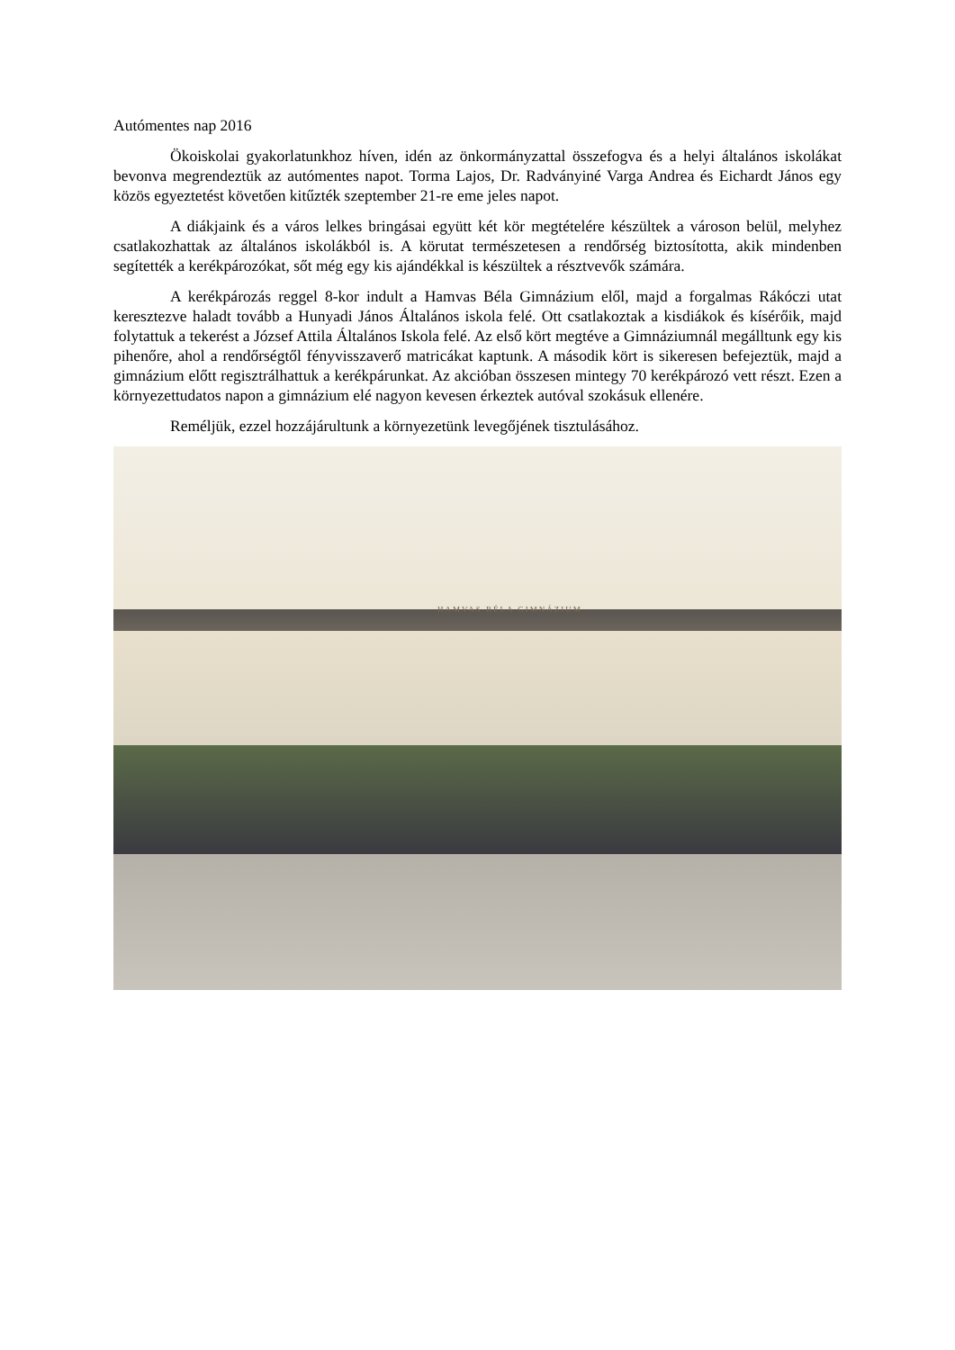Autómentes nap 2016
Ökoiskolai gyakorlatunkhoz híven, idén az önkormányzattal összefogva és a helyi általános iskolákat bevonva megrendeztük az autómentes napot. Torma Lajos, Dr. Radványiné Varga Andrea és Eichardt János egy közös egyeztetést követően kitűzték szeptember 21-re eme jeles napot.
A diákjaink és a város lelkes bringásai együtt két kör megtételére készültek a városon belül, melyhez csatlakozhattak az általános iskolákból is. A körutat természetesen a rendőrség biztosította, akik mindenben segítették a kerékpározókat, sőt még egy kis ajándékkal is készültek a résztvevők számára.
A kerékpározás reggel 8-kor indult a Hamvas Béla Gimnázium elől, majd a forgalmas Rákóczi utat keresztezve haladt tovább a Hunyadi János Általános iskola felé. Ott csatlakoztak a kisdiákok és kísérőik, majd folytattuk a tekerést a József Attila Általános Iskola felé. Az első kört megtéve a Gimnáziumnál megálltunk egy kis pihenőre, ahol a rendőrségtől fényvisszaverő matricákat kaptunk. A második kört is sikeresen befejeztük, majd a gimnázium előtt regisztrálhattuk a kerékpárunkat. Az akcióban összesen mintegy 70 kerékpározó vett részt. Ezen a környezettudatos napon a gimnázium elé nagyon kevesen érkeztek autóval szokásuk ellenére.
Reméljük, ezzel hozzájárultunk a környezetünk levegőjének tisztulásához.
HAMVAS BÉLA GIMNÁZIUM